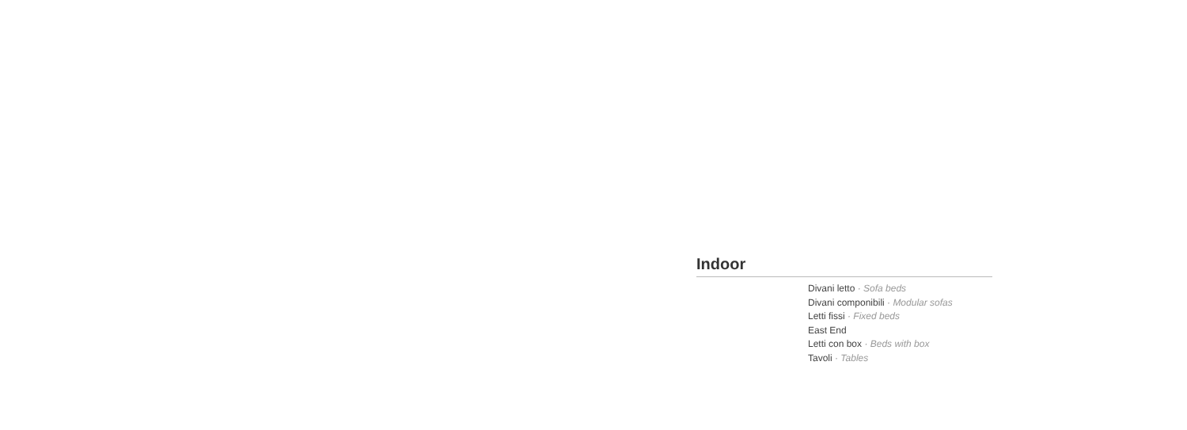Indoor
Divani letto · Sofa beds
Divani componibili · Modular sofas
Letti fissi · Fixed beds
East End
Letti con box · Beds with box
Tavoli · Tables